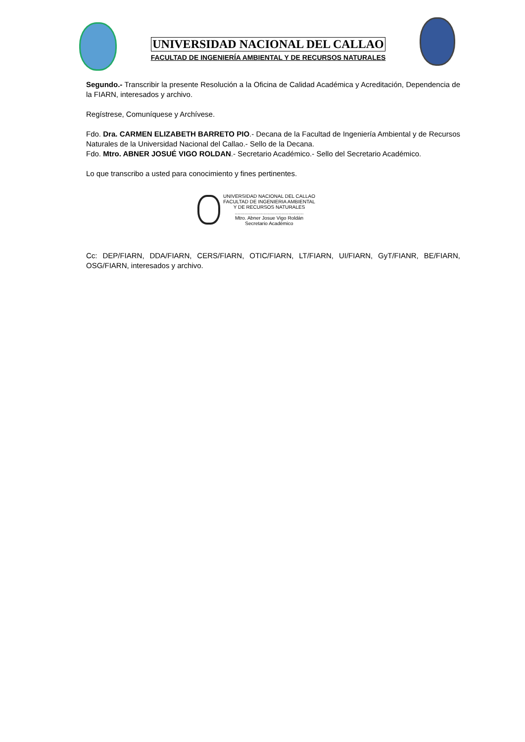UNIVERSIDAD NACIONAL DEL CALLAO
FACULTAD DE INGENIERÍA AMBIENTAL Y DE RECURSOS NATURALES
Segundo.- Transcribir la presente Resolución a la Oficina de Calidad Académica y Acreditación, Dependencia de la FIARN, interesados y archivo.
Regístrese, Comuníquese y Archívese.
Fdo. Dra. CARMEN ELIZABETH BARRETO PIO.- Decana de la Facultad de Ingeniería Ambiental y de Recursos Naturales de la Universidad Nacional del Callao.- Sello de la Decana.
Fdo. Mtro. ABNER JOSUÉ VIGO ROLDAN.- Secretario Académico.- Sello del Secretario Académico.
Lo que transcribo a usted para conocimiento y fines pertinentes.
UNIVERSIDAD NACIONAL DEL CALLAO
FACULTAD DE INGENIERIA AMBIENTAL
Y DE RECURSOS NATURALES
..................................................
Mtro. Abner Josue Vigo Roldán
Secretario Académico
Cc: DEP/FIARN, DDA/FIARN, CERS/FIARN, OTIC/FIARN, LT/FIARN, UI/FIARN, GyT/FIANR, BE/FIARN, OSG/FIARN, interesados y archivo.